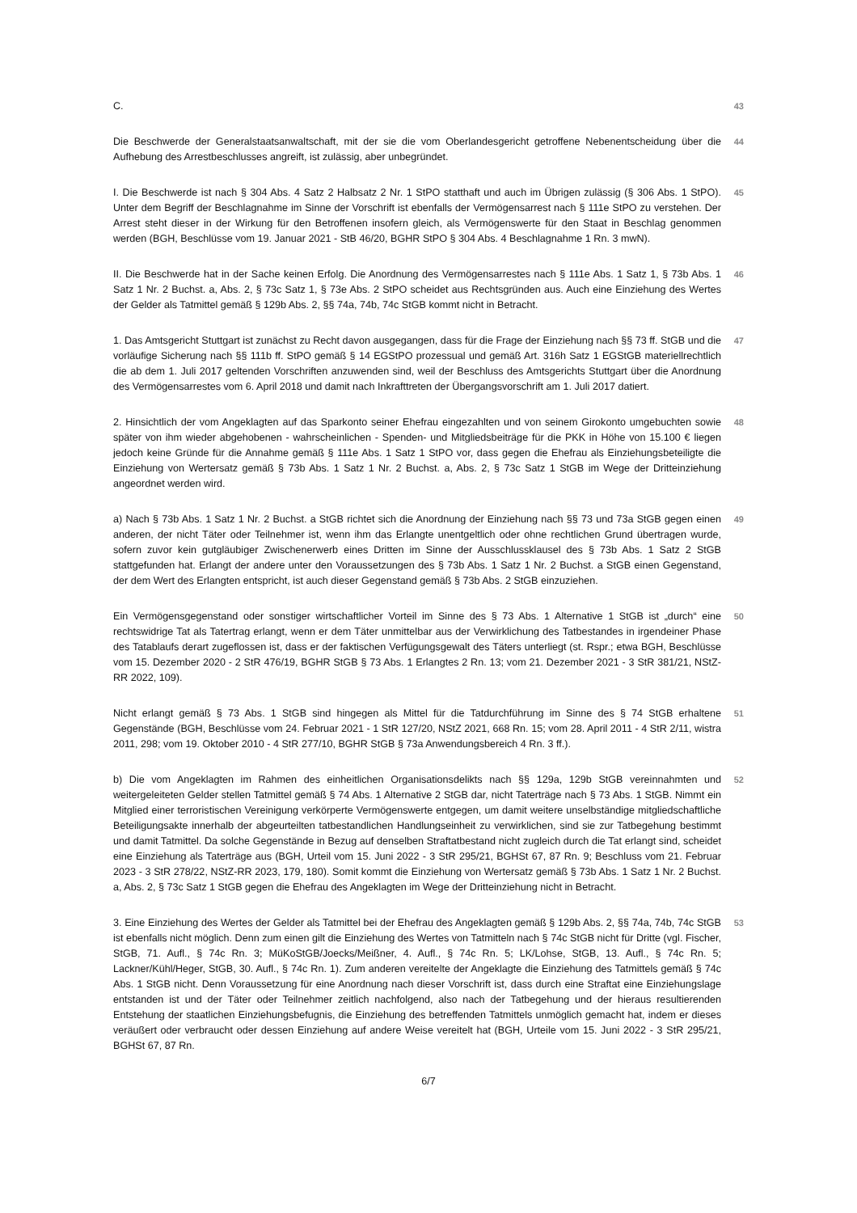C. 43
Die Beschwerde der Generalstaatsanwaltschaft, mit der sie die vom Oberlandesgericht getroffene Nebenentscheidung über die Aufhebung des Arrestbeschlusses angreift, ist zulässig, aber unbegründet.
44
I. Die Beschwerde ist nach § 304 Abs. 4 Satz 2 Halbsatz 2 Nr. 1 StPO statthaft und auch im Übrigen zulässig (§ 306 Abs. 1 StPO). Unter dem Begriff der Beschlagnahme im Sinne der Vorschrift ist ebenfalls der Vermögensarrest nach § 111e StPO zu verstehen. Der Arrest steht dieser in der Wirkung für den Betroffenen insofern gleich, als Vermögenswerte für den Staat in Beschlag genommen werden (BGH, Beschlüsse vom 19. Januar 2021 - StB 46/20, BGHR StPO § 304 Abs. 4 Beschlagnahme 1 Rn. 3 mwN).
45
II. Die Beschwerde hat in der Sache keinen Erfolg. Die Anordnung des Vermögensarrestes nach § 111e Abs. 1 Satz 1, § 73b Abs. 1 Satz 1 Nr. 2 Buchst. a, Abs. 2, § 73c Satz 1, § 73e Abs. 2 StPO scheidet aus Rechtsgründen aus. Auch eine Einziehung des Wertes der Gelder als Tatmittel gemäß § 129b Abs. 2, §§ 74a, 74b, 74c StGB kommt nicht in Betracht.
46
1. Das Amtsgericht Stuttgart ist zunächst zu Recht davon ausgegangen, dass für die Frage der Einziehung nach §§ 73 ff. StGB und die vorläufige Sicherung nach §§ 111b ff. StPO gemäß § 14 EGStPO prozessual und gemäß Art. 316h Satz 1 EGStGB materiellrechtlich die ab dem 1. Juli 2017 geltenden Vorschriften anzuwenden sind, weil der Beschluss des Amtsgerichts Stuttgart über die Anordnung des Vermögensarrestes vom 6. April 2018 und damit nach Inkrafttreten der Übergangsvorschrift am 1. Juli 2017 datiert.
47
2. Hinsichtlich der vom Angeklagten auf das Sparkonto seiner Ehefrau eingezahlten und von seinem Girokonto umgebuchten sowie später von ihm wieder abgehobenen - wahrscheinlichen - Spenden- und Mitgliedsbeiträge für die PKK in Höhe von 15.100 € liegen jedoch keine Gründe für die Annahme gemäß § 111e Abs. 1 Satz 1 StPO vor, dass gegen die Ehefrau als Einziehungsbeteiligte die Einziehung von Wertersatz gemäß § 73b Abs. 1 Satz 1 Nr. 2 Buchst. a, Abs. 2, § 73c Satz 1 StGB im Wege der Dritteinziehung angeordnet werden wird.
48
a) Nach § 73b Abs. 1 Satz 1 Nr. 2 Buchst. a StGB richtet sich die Anordnung der Einziehung nach §§ 73 und 73a StGB gegen einen anderen, der nicht Täter oder Teilnehmer ist, wenn ihm das Erlangte unentgeltlich oder ohne rechtlichen Grund übertragen wurde, sofern zuvor kein gutgläubiger Zwischenerwerb eines Dritten im Sinne der Ausschlussklausel des § 73b Abs. 1 Satz 2 StGB stattgefunden hat. Erlangt der andere unter den Voraussetzungen des § 73b Abs. 1 Satz 1 Nr. 2 Buchst. a StGB einen Gegenstand, der dem Wert des Erlangten entspricht, ist auch dieser Gegenstand gemäß § 73b Abs. 2 StGB einzuziehen.
49
Ein Vermögensgegenstand oder sonstiger wirtschaftlicher Vorteil im Sinne des § 73 Abs. 1 Alternative 1 StGB ist „durch“ eine rechtswidrige Tat als Tatertrag erlangt, wenn er dem Täter unmittelbar aus der Verwirklichung des Tatbestandes in irgendeiner Phase des Tatablaufs derart zugeflossen ist, dass er der faktischen Verfügungsgewalt des Täters unterliegt (st. Rspr.; etwa BGH, Beschlüsse vom 15. Dezember 2020 - 2 StR 476/19, BGHR StGB § 73 Abs. 1 Erlangtes 2 Rn. 13; vom 21. Dezember 2021 - 3 StR 381/21, NStZ-RR 2022, 109).
50
Nicht erlangt gemäß § 73 Abs. 1 StGB sind hingegen als Mittel für die Tatdurchführung im Sinne des § 74 StGB erhaltene Gegenstände (BGH, Beschlüsse vom 24. Februar 2021 - 1 StR 127/20, NStZ 2021, 668 Rn. 15; vom 28. April 2011 - 4 StR 2/11, wistra 2011, 298; vom 19. Oktober 2010 - 4 StR 277/10, BGHR StGB § 73a Anwendungsbereich 4 Rn. 3 ff.).
51
b) Die vom Angeklagten im Rahmen des einheitlichen Organisationsdelikts nach §§ 129a, 129b StGB vereinnahmten und weitergeleiteten Gelder stellen Tatmittel gemäß § 74 Abs. 1 Alternative 2 StGB dar, nicht Taterträge nach § 73 Abs. 1 StGB. Nimmt ein Mitglied einer terroristischen Vereinigung verkörperte Vermögenswerte entgegen, um damit weitere unselbständige mitgliedschaftliche Beteiligungsakte innerhalb der abgeurteilten tatbestandlichen Handlungseinheit zu verwirklichen, sind sie zur Tatbegehung bestimmt und damit Tatmittel. Da solche Gegenstände in Bezug auf denselben Straftatbestand nicht zugleich durch die Tat erlangt sind, scheidet eine Einziehung als Taterträge aus (BGH, Urteil vom 15. Juni 2022 - 3 StR 295/21, BGHSt 67, 87 Rn. 9; Beschluss vom 21. Februar 2023 - 3 StR 278/22, NStZ-RR 2023, 179, 180). Somit kommt die Einziehung von Wertersatz gemäß § 73b Abs. 1 Satz 1 Nr. 2 Buchst. a, Abs. 2, § 73c Satz 1 StGB gegen die Ehefrau des Angeklagten im Wege der Dritteinziehung nicht in Betracht.
52
3. Eine Einziehung des Wertes der Gelder als Tatmittel bei der Ehefrau des Angeklagten gemäß § 129b Abs. 2, §§ 74a, 74b, 74c StGB ist ebenfalls nicht möglich. Denn zum einen gilt die Einziehung des Wertes von Tatmitteln nach § 74c StGB nicht für Dritte (vgl. Fischer, StGB, 71. Aufl., § 74c Rn. 3; MüKoStGB/Joecks/Meißner, 4. Aufl., § 74c Rn. 5; LK/Lohse, StGB, 13. Aufl., § 74c Rn. 5; Lackner/Kühl/Heger, StGB, 30. Aufl., § 74c Rn. 1). Zum anderen vereitelte der Angeklagte die Einziehung des Tatmittels gemäß § 74c Abs. 1 StGB nicht. Denn Voraussetzung für eine Anordnung nach dieser Vorschrift ist, dass durch eine Straftat eine Einziehungslage entstanden ist und der Täter oder Teilnehmer zeitlich nachfolgend, also nach der Tatbegehung und der hieraus resultierenden Entstehung der staatlichen Einziehungsbefugnis, die Einziehung des betreffenden Tatmittels unmöglich gemacht hat, indem er dieses veräußert oder verbraucht oder dessen Einziehung auf andere Weise vereitelt hat (BGH, Urteile vom 15. Juni 2022 - 3 StR 295/21, BGHSt 67, 87 Rn.
53
6/7